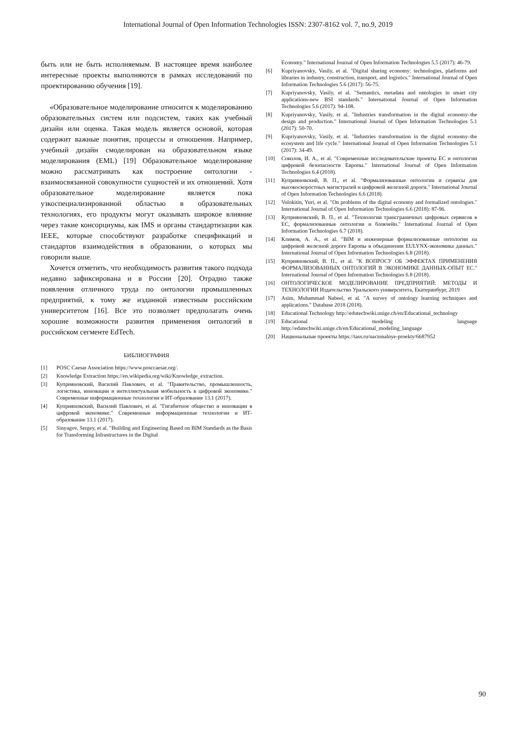International Journal of Open Information Technologies ISSN: 2307-8162 vol. 7, no.9, 2019
быть или не быть исполняемым. В настоящее время наиболее интересные проекты выполняются в рамках исследований по проектированию обучения [19].
«Образовательное моделирование относится к моделированию образовательных систем или подсистем, таких как учебный дизайн или оценка. Такая модель является основой, которая содержит важные понятия, процессы и отношения. Например, учебный дизайн смоделирован на образовательном языке моделирования (EML) [19] Образовательное моделирование можно рассматривать как построение онтологии - взаимосвязанной совокупности сущностей и их отношений. Хотя образовательное моделирование является пока узкоспециализированной областью в образовательных технологиях, его продукты могут оказывать широкое влияние через такие консорциумы, как IMS и органы стандартизации как IEEE, которые способствуют разработке спецификаций и стандартов взаимодействия в образовании, о которых мы говорили выше.
Хочется отметить, что необходимость развития такого подхода недавно зафиксирована и в России [20]. Отрадно также появления отличного труда по онтологии промышленных предприятий, к тому же изданной известным российским университетом [16]. Все это позволяет предполагать очень хорошие возможности развития применения онтологий в российском сегменте EdTech.
БИБЛИОГРАФИЯ
[1] POSC Caesar Association https://www.posccaesar.org/.
[2] Knowledge Extraction https://en.wikipedia.org/wiki/Knowledge_extraction.
[3] Куприяновский, Василий Павлович, et al. "Правительство, промышленность, логистика, инновации и интеллектуальная мобильность в цифровой экономике." Современные информационные технологии и ИТ-образование 13.1 (2017).
[4] Куприяновский, Василий Павлович, et al. "Гигабитное общество и инновации в цифровой экономике." Современные информационные технологии и ИТ-образование 13.1 (2017).
[5] Sinyagov, Sergey, et al. "Building and Engineering Based on BIM Standards as the Basis for Transforming Infrastructures in the Digital
Economy." International Journal of Open Information Technologies 5.5 (2017): 46-79.
[6] Kupriyanovsky, Vasily, et al. "Digital sharing economy: technologies, platforms and libraries in industry, construction, transport, and logistics." International Journal of Open Information Technologies 5.6 (2017): 56-75.
[7] Kupriyanovsky, Vasily, et al. "Semantics, metadata and ontologies in smart city applications-new BSI standards." International Journal of Open Information Technologies 5.6 (2017): 94-108.
[8] Kupriyanovsky, Vasily, et al. "Industries transformation in the digital economy–the design and production." International Journal of Open Information Technologies 5.1 (2017): 50-70.
[9] Kupriyanovsky, Vasily, et al. "Industries transformation in the digital economy–the ecosystem and life cycle." International Journal of Open Information Technologies 5.1 (2017): 34-49.
[10] Соколов, И. А., et al. "Современные исследовательские проекты ЕС и онтологии цифровой безопасности Европы." International Journal of Open Information Technologies 6.4 (2018).
[11] Куприяновский, В. П., et al. "Формализованные онтологии и сервисы для высокоскоростных магистралей и цифровой железной дороги." International Journal of Open Information Technologies 6.6 (2018).
[12] Volokitin, Yuri, et al. "On problems of the digital economy and formalized ontologies." International Journal of Open Information Technologies 6.6 (2018): 87-96.
[13] Куприяновский, В. П., et al. "Технологии трансграничных цифровых сервисов в ЕС, формализованные онтологии и блокчейн." International Journal of Open Information Technologies 6.7 (2018).
[14] Климов, А. А., et al. "BIM и инженерные формализованные онтологии на цифровой железной дороге Европы в объединении EULYNX-экономика данных." International Journal of Open Information Technologies 6.8 (2018).
[15] Куприяновский, В. П., et al. "К ВОПРОСУ ОБ ЭФФЕКТАХ ПРИМЕНЕНИЯ ФОРМАЛИЗОВАННЫХ ОНТОЛОГИЙ В ЭКОНОМИКЕ ДАННЫХ-ОПЫТ ЕС." International Journal of Open Information Technologies 6.8 (2018).
[16] ОНТОЛОГИЧЕСКОЕ МОДЕЛИРОВАНИЕ ПРЕДПРИЯТИЙ: МЕТОДЫ И ТЕХНОЛОГИИ Издательство Уральского университета, Екатеринбург, 2019
[17] Asim, Muhammad Nabeel, et al. "A survey of ontology learning techniques and applications." Database 2018 (2018).
[18] Educational Technology http://edutechwiki.unige.ch/en/Educational_technology
[19] Educational modeling language http://edutechwiki.unige.ch/en/Educational_modeling_language
[20] Национальные проекты https://tass.ru/nacionalnye-proekty/6687952
90